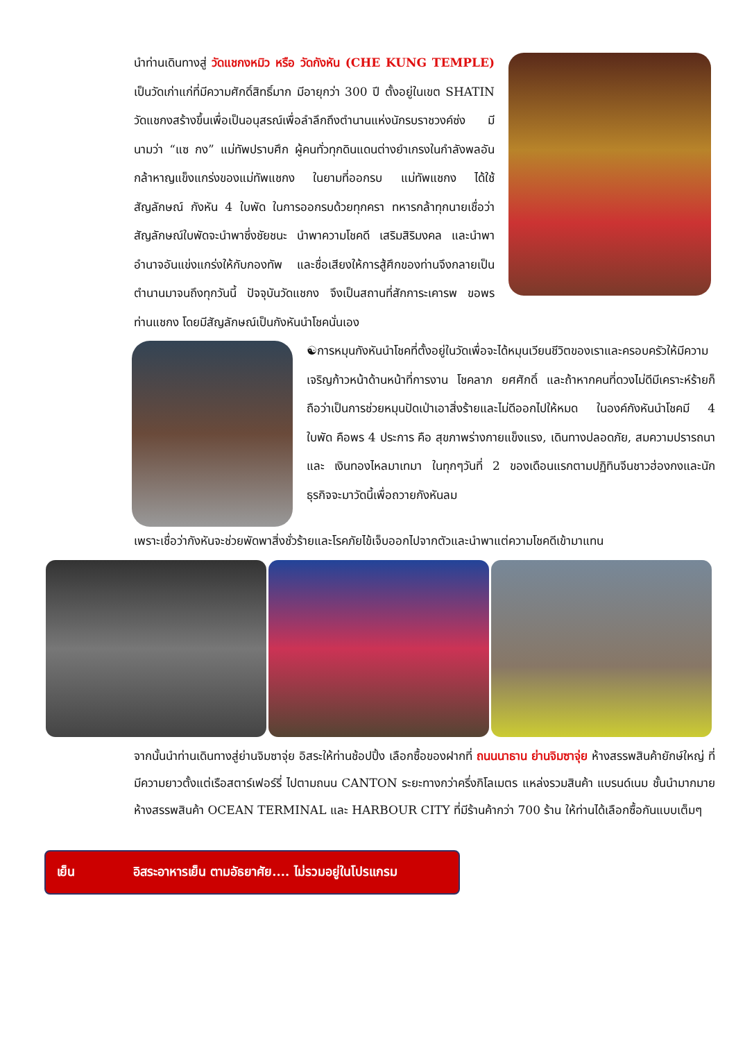นำท่านเดินทางสู่ วัดแชกงหมิว หรือ วัดกังหัน (CHE KUNG TEMPLE) เป็นวัดเก่าแก่ที่มีความศักดิ์สิทธิ์มาก มีอายุกว่า 300 ปี ตั้งอยู่ในเขต SHATIN วัดแชกงสร้างขึ้นเพื่อเป็นอนุสรณ์เพื่อลำลึกถึงตำนานแห่งนักรบราชวงค์ซ่ง มีนามว่า “แซ กง” แม่ทัพปราบศึก ผู้คนทั่วทุกดินแดนต่างยำเกรงในกำลังพลอันกล้าหาญแข็งแกร่งของแม่ทัพแชกง ในยามที่ออกรบ แม่ทัพแชกง ได้ใช้สัญลักษณ์ กังหัน 4 ใบพัด ในการออกรบด้วยทุกครา ทหารกล้าทุกนายเชื่อว่าสัญลักษณ์ใบพัดจะนำพาซึ่งชัยชนะ นำพาความโชคดี เสริมสิริมงคล และนำพาอำนาจอันแข่งแกร่งให้กับกองทัพ และชื่อเสียงให้การสู้ศึกของท่านจึงกลายเป็นตำนานมาจนถึงทุกวันนี้ ปัจจุบันวัดแชกง จึงเป็นสถานที่สักการะเคารพ ขอพร ท่านแชกง โดยมีสัญลักษณ์เป็นกังหันนำโชคนั่นเอง
☯การหมุนกังหันนำโชคที่ตั้งอยู่ในวัดเพื่อจะได้หมุนเวียนชีวิตของเราและครอบครัวให้มีความเจริญก้าวหน้าด้านหน้าที่การงาน โชคลาภ ยศศักดิ์ และถ้าหากคนที่ดวงไม่ดีมีเคราะห์ร้ายก็ถือว่าเป็นการช่วยหมุนปัดเป่าเอาสิ่งร้ายและไม่ดีออกไปให้หมด ในองค์กังหันนำโชคมี 4 ใบพัด คือพร 4 ประการ คือ สุขภาพร่างกายแข็งแรง, เดินทางปลอดภัย, สมความปรารถนา และ เงินทองไหลมาเทมา ในทุกๆวันที่ 2 ของเดือนแรกตามปฏิทินจีนชาวฮ่องกงและนักธุรกิจจะมาวัดนี้เพื่อถวายกังหันลม
เพราะเชื่อว่ากังหันจะช่วยพัดพาสิ่งชั่วร้ายและโรคภัยไข้เจ็บออกไปจากตัวและนำพาแต่ความโชคดีเข้ามาแทน
จากนั้นนำท่านเดินทางสู่ย่านจิมซาจุ่ย อิสระให้ท่านช้อปปิ้ง เลือกซื้อของฝากที่ ถนนนาธาน ย่านจิมซาจุ่ย ห้างสรรพสินค้ายักษ์ใหญ่ ที่มีความยาวตั้งแต่เรือสตาร์เฟอร์รี่ ไปตามถนน CANTON ระยะทางกว่าครึ่งกิโลเมตร แหล่งรวมสินค้า แบรนด์เนม ชั้นนำมากมาย ห้างสรรพสินค้า OCEAN TERMINAL และ HARBOUR CITY ที่มีร้านค้ากว่า 700 ร้าน ให้ท่านได้เลือกซื้อกันแบบเต็มๆ
เย็น อิสระอาหารเย็น ตามอัธยาศัย.... ไม่รวมอยู่ในโปรแกรม